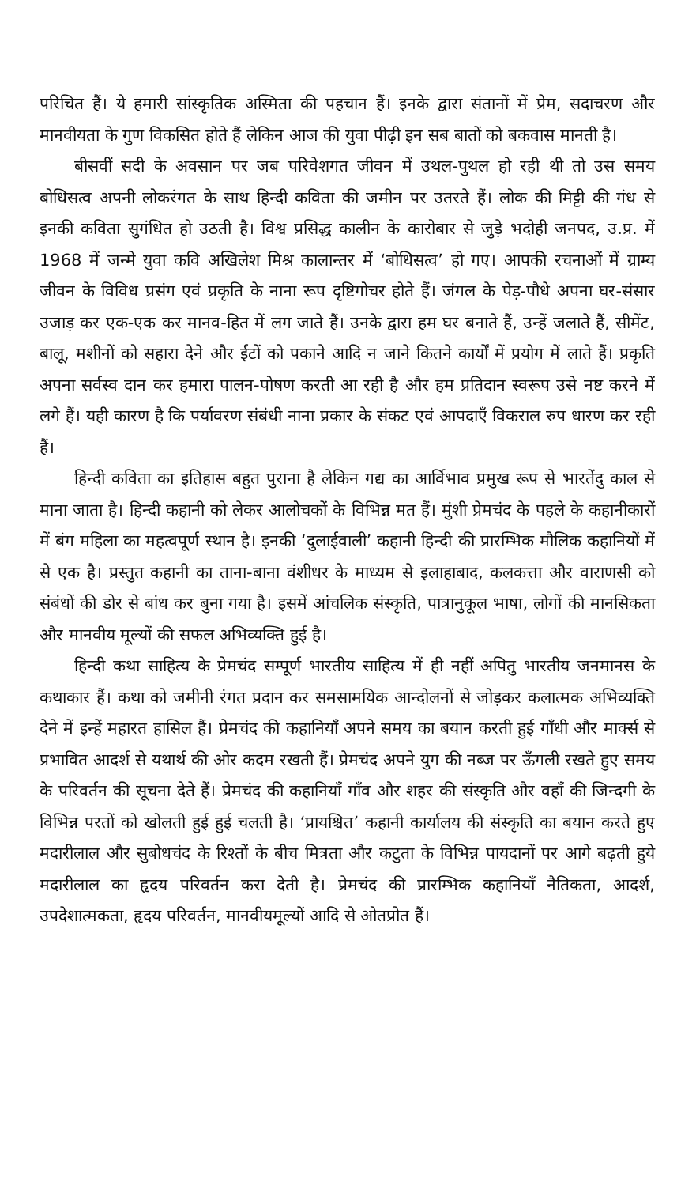परिचित हैं। ये हमारी सांस्कृतिक अस्मिता की पहचान हैं। इनके द्वारा संतानों में प्रेम, सदाचरण और मानवीयता के गुण विकसित होते हैं लेकिन आज की युवा पीढ़ी इन सब बातों को बकवास मानती है।
बीसवीं सदी के अवसान पर जब परिवेशगत जीवन में उथल-पुथल हो रही थी तो उस समय बोधिसत्व अपनी लोकरंगत के साथ हिन्दी कविता की जमीन पर उतरते हैं। लोक की मिट्टी की गंध से इनकी कविता सुगंधित हो उठती है। विश्व प्रसिद्ध कालीन के कारोबार से जुड़े भदोही जनपद, उ.प्र. में 1968 में जन्मे युवा कवि अखिलेश मिश्र कालान्तर में ‘बोधिसत्व’ हो गए। आपकी रचनाओं में ग्राम्य जीवन के विविध प्रसंग एवं प्रकृति के नाना रूप दृष्टिगोचर होते हैं। जंगल के पेड़-पौधे अपना घर-संसार उजाड़ कर एक-एक कर मानव-हित में लग जाते हैं। उनके द्वारा हम घर बनाते हैं, उन्हें जलाते हैं, सीमेंट, बालू, मशीनों को सहारा देने और ईंटों को पकाने आदि न जाने कितने कार्यों में प्रयोग में लाते हैं। प्रकृति अपना सर्वस्व दान कर हमारा पालन-पोषण करती आ रही है और हम प्रतिदान स्वरूप उसे नष्ट करने में लगे हैं। यही कारण है कि पर्यावरण संबंधी नाना प्रकार के संकट एवं आपदाएँ विकराल रुप धारण कर रही हैं।
हिन्दी कविता का इतिहास बहुत पुराना है लेकिन गद्य का आर्विभाव प्रमुख रूप से भारतेंदु काल से माना जाता है। हिन्दी कहानी को लेकर आलोचकों के विभिन्न मत हैं। मुंशी प्रेमचंद के पहले के कहानीकारों में बंग महिला का महत्वपूर्ण स्थान है। इनकी ‘दुलाईवाली’ कहानी हिन्दी की प्रारम्भिक मौलिक कहानियों में से एक है। प्रस्तुत कहानी का ताना-बाना वंशीधर के माध्यम से इलाहाबाद, कलकत्ता और वाराणसी को संबंधों की डोर से बांध कर बुना गया है। इसमें आंचलिक संस्कृति, पात्रानुकूल भाषा, लोगों की मानसिकता और मानवीय मूल्यों की सफल अभिव्यक्ति हुई है।
हिन्दी कथा साहित्य के प्रेमचंद सम्पूर्ण भारतीय साहित्य में ही नहीं अपितु भारतीय जनमानस के कथाकार हैं। कथा को जमीनी रंगत प्रदान कर समसामयिक आन्दोलनों से जोड़कर कलात्मक अभिव्यक्ति देने में इन्हें महारत हासिल हैं। प्रेमचंद की कहानियाँ अपने समय का बयान करती हुई गाँधी और मार्क्स से प्रभावित आदर्श से यथार्थ की ओर कदम रखती हैं। प्रेमचंद अपने युग की नब्ज पर ऊँगली रखते हुए समय के परिवर्तन की सूचना देते हैं। प्रेमचंद की कहानियाँ गाँव और शहर की संस्कृति और वहाँ की जिन्दगी के विभिन्न परतों को खोलती हुई हुई चलती है। ‘प्रायश्चित’ कहानी कार्यालय की संस्कृति का बयान करते हुए मदारीलाल और सुबोधचंद के रिश्तों के बीच मित्रता और कटुता के विभिन्न पायदानों पर आगे बढ़ती हुये मदारीलाल का हृदय परिवर्तन करा देती है। प्रेमचंद की प्रारम्भिक कहानियाँ नैतिकता, आदर्श, उपदेशात्मकता, हृदय परिवर्तन, मानवीयमूल्यों आदि से ओतप्रोत हैं।